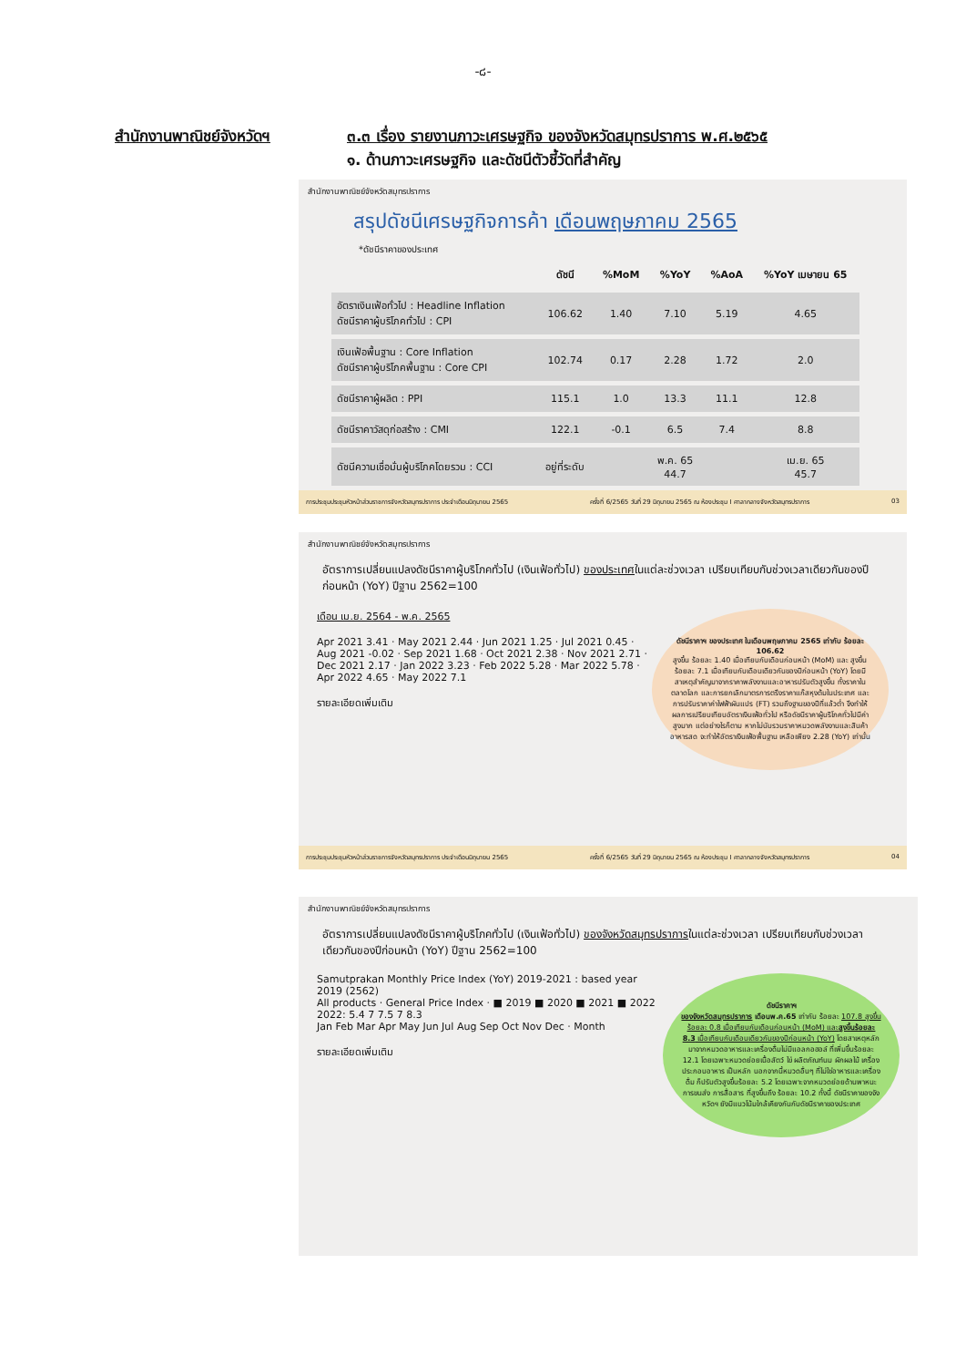-๘-
สำนักงานพาณิชย์จังหวัดฯ ๓.๓ เรื่อง รายงานภาวะเศรษฐกิจ ของจังหวัดสมุทรปราการ พ.ศ.๒๕๖๕
๑. ด้านภาวะเศรษฐกิจ และดัชนีตัวชี้วัดที่สำคัญ
สำนักงานพาณิชย์จังหวัดสมุทรปราการ
สรุปดัชนีเศรษฐกิจการค้า เดือนพฤษภาคม 2565
*ดัชนีราคาของประเทศ
| | ดัชนี | %MoM | %YoY | %AoA | %YoY เมษายน 65 |
| --- | --- | --- | --- | --- | --- |
| อัตราเงินเฟ้อทั่วไป : Headline Inflation ดัชนีราคาผู้บริโภคทั่วไป : CPI | 106.62 | 1.40 | 7.10 | 5.19 | 4.65 |
| เงินเฟ้อพื้นฐาน : Core Inflation ดัชนีราคาผู้บริโภคพื้นฐาน : Core CPI | 102.74 | 0.17 | 2.28 | 1.72 | 2.0 |
| ดัชนีราคาผู้ผลิต : PPI | 115.1 | 1.0 | 13.3 | 11.1 | 12.8 |
| ดัชนีราคาวัสดุก่อสร้าง : CMI | 122.1 | -0.1 | 6.5 | 7.4 | 8.8 |
| ดัชนีความเชื่อมั่นผู้บริโภคโดยรวม : CCI | อยู่ที่ระดับ | | พ.ค. 65 44.7 | | เม.ย. 65 45.7 |
การประชุมประชุมหัวหน้าส่วนราชการจังหวัดสมุทรปราการ ประจำเดือนมิถุนายน 2565 ครั้งที่ 6/2565 วันที่ 29 มิถุนายน 2565 ณ ห้องประชุม I ศาลากลางจังหวัดสมุทรปราการ 03
สำนักงานพาณิชย์จังหวัดสมุทรปราการ
อัตราการเปลี่ยนแปลงดัชนีราคาผู้บริโภคทั่วไป (เงินเฟ้อทั่วไป) ของประเทศในแต่ละช่วงเวลา เปรียบเทียบกับช่วงเวลาเดียวกันของปีก่อนหน้า (YoY) ปีฐาน 2562=100
ดัชนีราคาฯ ของประเทศ ในเดือนพฤษภาคม 2565 เท่ากับ ร้อยละ 106.62
สูงขึ้น ร้อยละ 1.40 เมื่อเทียบกับเดือนก่อนหน้า (MoM) และ สูงขึ้นร้อยละ 7.1 เมื่อเทียบกับเดือนเดียวกันของปีก่อนหน้า (YoY) โดยมีสาเหตุสำคัญมาจากราคาพลังงานและอาหารปรับตัวสูงขึ้น ทั้งราคาในตลาดโลก และการยกเลิกมาตรการตรึงราคาแก๊สหุงต้มในประเทศ และการปรับราคาค่าไฟฟ้าผันแปร (FT) รวมถึงฐานของปีที่แล้วต่ำ จึงทำให้ผลการเปรียบเทียบอัตราเงินเฟ้อทั่วไป หรือดัชนีราคาผู้บริโภคทั่วไปมีค่าสูงมาก แต่อย่างไรก็ตาม หากไม่นับรวมราคาหมวดพลังงานและสินค้าอาหารสด จะทำให้อัตราเงินเฟ้อพื้นฐาน เหลือเพียง 2.28 (YoY) เท่านั้น
เดือน เม.ย. 2564 - พ.ค. 2565
Apr 2021 3.41 · May 2021 2.44 · Jun 2021 1.25 · Jul 2021 0.45 · Aug 2021 -0.02 · Sep 2021 1.68 · Oct 2021 2.38 · Nov 2021 2.71 · Dec 2021 2.17 · Jan 2022 3.23 · Feb 2022 5.28 · Mar 2022 5.78 · Apr 2022 4.65 · May 2022 7.1
รายละเอียดเพิ่มเติม
การประชุมประชุมหัวหน้าส่วนราชการจังหวัดสมุทรปราการ ประจำเดือนมิถุนายน 2565 ครั้งที่ 6/2565 วันที่ 29 มิถุนายน 2565 ณ ห้องประชุม I ศาลากลางจังหวัดสมุทรปราการ 04
สำนักงานพาณิชย์จังหวัดสมุทรปราการ
อัตราการเปลี่ยนแปลงดัชนีราคาผู้บริโภคทั่วไป (เงินเฟ้อทั่วไป) ของจังหวัดสมุทรปราการในแต่ละช่วงเวลา เปรียบเทียบกับช่วงเวลาเดียวกันของปีก่อนหน้า (YoY) ปีฐาน 2562=100
ดัชนีราคาฯ
ของจังหวัดสมุทรปราการ เดือนพ.ค.65 เท่ากับ ร้อยละ 107.8 สูงขึ้น ร้อยละ 0.8 เมื่อเทียบกับเดือนก่อนหน้า (MoM) และสูงขึ้นร้อยละ 8.3 เมื่อเทียบกับเดือนเดียวกันของปีก่อนหน้า (YoY) โดยสาเหตุหลักมาจากหมวดอาหารและเครื่องดื่มไม่มีแอลกอฮอล์ ที่เพิ่มขึ้นร้อยละ 12.1 โดยเฉพาะหมวดย่อยเนื้อสัตว์ ไข่ ผลิตภัณฑ์นม ผักผลไม้ เครื่องประกอบอาหาร เป็นหลัก นอกจากนี้หมวดอื่นๆ ที่ไม่ใช่อาหารและเครื่องดื่ม ก็ปรับตัวสูงขึ้นร้อยละ 5.2 โดยเฉพาะจากหมวดย่อยด้านพาหนะ การขนส่ง การสื่อสาร ที่สูงขึ้นถึง ร้อยละ 10.2 ทั้งนี้ ดัชนีราคาของจังหวัดฯ ยังมีแนวโน้มใกล้เคียงกันกับดัชนีราคาของประเทศ
Samutprakan Monthly Price Index (YoY) 2019-2021 : based year 2019 (2562)
All products · General Price Index · ■ 2019 ■ 2020 ■ 2021 ■ 2022
2022: 5.4 7 7.5 7 8.3
Jan Feb Mar Apr May Jun Jul Aug Sep Oct Nov Dec · Month
รายละเอียดเพิ่มเติม